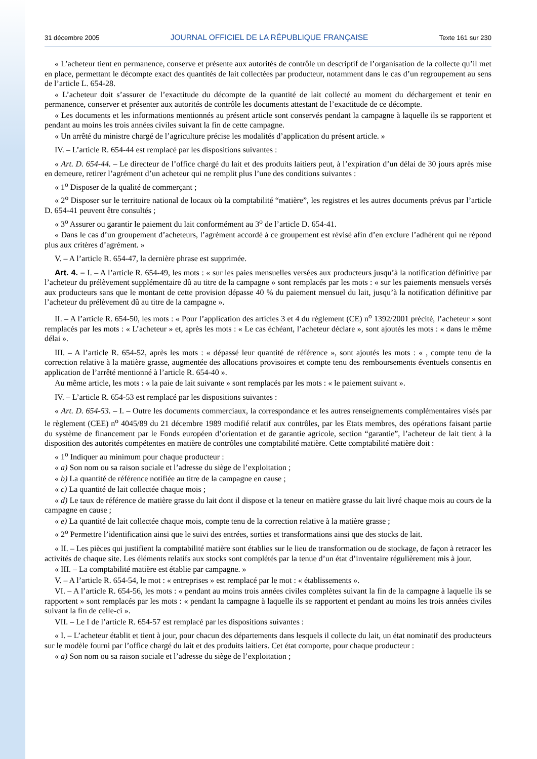31 décembre 2005 JOURNAL OFFICIEL DE LA RÉPUBLIQUE FRANÇAISE Texte 161 sur 230
« L’acheteur tient en permanence, conserve et présente aux autorités de contrôle un descriptif de l’organisation de la collecte qu’il met en place, permettant le décompte exact des quantités de lait collectées par producteur, notamment dans le cas d’un regroupement au sens de l’article L. 654-28.
« L’acheteur doit s’assurer de l’exactitude du décompte de la quantité de lait collecté au moment du déchargement et tenir en permanence, conserver et présenter aux autorités de contrôle les documents attestant de l’exactitude de ce décompte.
« Les documents et les informations mentionnés au présent article sont conservés pendant la campagne à laquelle ils se rapportent et pendant au moins les trois années civiles suivant la fin de cette campagne.
« Un arrêté du ministre chargé de l’agriculture précise les modalités d’application du présent article. »
IV. – L’article R. 654-44 est remplacé par les dispositions suivantes :
« Art. D. 654-44. – Le directeur de l’office chargé du lait et des produits laitiers peut, à l’expiration d’un délai de 30 jours après mise en demeure, retirer l’agrément d’un acheteur qui ne remplit plus l’une des conditions suivantes :
« 1<sup>o</sup> Disposer de la qualité de commerçant ;
« 2<sup>o</sup> Disposer sur le territoire national de locaux où la comptabilité “matière”, les registres et les autres documents prévus par l’article D. 654-41 peuvent être consultés ;
« 3<sup>o</sup> Assurer ou garantir le paiement du lait conformément au 3<sup>o</sup> de l’article D. 654-41.
« Dans le cas d’un groupement d’acheteurs, l’agrément accordé à ce groupement est révisé afin d’en exclure l’adhérent qui ne répond plus aux critères d’agrément. »
V. – A l’article R. 654-47, la dernière phrase est supprimée.
Art. 4. – I. – A l’article R. 654-49, les mots : « sur les paies mensuelles versées aux producteurs jusqu’à la notification définitive par l’acheteur du prélèvement supplémentaire dû au titre de la campagne » sont remplacés par les mots : « sur les paiements mensuels versés aux producteurs sans que le montant de cette provision dépasse 40 % du paiement mensuel du lait, jusqu’à la notification définitive par l’acheteur du prélèvement dû au titre de la campagne ».
II. – A l’article R. 654-50, les mots : « Pour l’application des articles 3 et 4 du règlement (CE) n<sup>o</sup> 1392/2001 précité, l’acheteur » sont remplacés par les mots : « L’acheteur » et, après les mots : « Le cas échéant, l’acheteur déclare », sont ajoutés les mots : « dans le même délai ».
III. – A l’article R. 654-52, après les mots : « dépassé leur quantité de référence », sont ajoutés les mots : « , compte tenu de la correction relative à la matière grasse, augmentée des allocations provisoires et compte tenu des remboursements éventuels consentis en application de l’arrêté mentionné à l’article R. 654-40 ».
Au même article, les mots : « la paie de lait suivante » sont remplacés par les mots : « le paiement suivant ».
IV. – L’article R. 654-53 est remplacé par les dispositions suivantes :
« Art. D. 654-53. – I. – Outre les documents commerciaux, la correspondance et les autres renseignements complémentaires visés par le règlement (CEE) n<sup>o</sup> 4045/89 du 21 décembre 1989 modifié relatif aux contrôles, par les Etats membres, des opérations faisant partie du système de financement par le Fonds européen d’orientation et de garantie agricole, section “garantie”, l’acheteur de lait tient à la disposition des autorités compétentes en matière de contrôles une comptabilité matière. Cette comptabilité matière doit :
« 1<sup>o</sup> Indiquer au minimum pour chaque producteur :
« a) Son nom ou sa raison sociale et l’adresse du siège de l’exploitation ;
« b) La quantité de référence notifiée au titre de la campagne en cause ;
« c) La quantité de lait collectée chaque mois ;
« d) Le taux de référence de matière grasse du lait dont il dispose et la teneur en matière grasse du lait livré chaque mois au cours de la campagne en cause ;
« e) La quantité de lait collectée chaque mois, compte tenu de la correction relative à la matière grasse ;
« 2<sup>o</sup> Permettre l’identification ainsi que le suivi des entrées, sorties et transformations ainsi que des stocks de lait.
« II. – Les pièces qui justifient la comptabilité matière sont établies sur le lieu de transformation ou de stockage, de façon à retracer les activités de chaque site. Les éléments relatifs aux stocks sont complétés par la tenue d’un état d’inventaire régulièrement mis à jour.
« III. – La comptabilité matière est établie par campagne. »
V. – A l’article R. 654-54, le mot : « entreprises » est remplacé par le mot : « établissements ».
VI. – A l’article R. 654-56, les mots : « pendant au moins trois années civiles complètes suivant la fin de la campagne à laquelle ils se rapportent » sont remplacés par les mots : « pendant la campagne à laquelle ils se rapportent et pendant au moins les trois années civiles suivant la fin de celle-ci ».
VII. – Le I de l’article R. 654-57 est remplacé par les dispositions suivantes :
« I. – L’acheteur établit et tient à jour, pour chacun des départements dans lesquels il collecte du lait, un état nominatif des producteurs sur le modèle fourni par l’office chargé du lait et des produits laitiers. Cet état comporte, pour chaque producteur :
« a) Son nom ou sa raison sociale et l’adresse du siège de l’exploitation ;